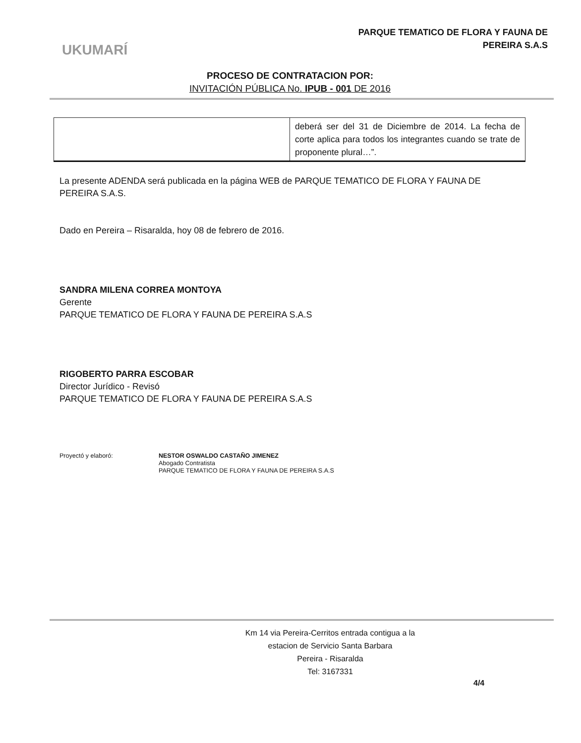PARQUE TEMATICO DE FLORA Y FAUNA DE
PEREIRA S.A.S
UKUMARÍ
PROCESO DE CONTRATACION POR:
INVITACIÓN PÚBLICA No. IPUB - 001 DE 2016
| | deberá ser del 31 de Diciembre de 2014. La fecha de corte aplica para todos los integrantes cuando se trate de proponente plural…”. |
La presente ADENDA será publicada en la página WEB de PARQUE TEMATICO DE FLORA Y FAUNA DE PEREIRA S.A.S.
Dado en Pereira – Risaralda, hoy 08 de febrero de 2016.
SANDRA MILENA CORREA MONTOYA
Gerente
PARQUE TEMATICO DE FLORA Y FAUNA DE PEREIRA S.A.S
RIGOBERTO PARRA ESCOBAR
Director Jurídico - Revisó
PARQUE TEMATICO DE FLORA Y FAUNA DE PEREIRA S.A.S
Proyectó y elaboró: NESTOR OSWALDO CASTAÑO JIMENEZ
Abogado Contratista
PARQUE TEMATICO DE FLORA Y FAUNA DE PEREIRA S.A.S
Km 14 via Pereira-Cerritos entrada contigua a la
estacion de Servicio Santa Barbara
Pereira - Risaralda
Tel: 3167331
4/4